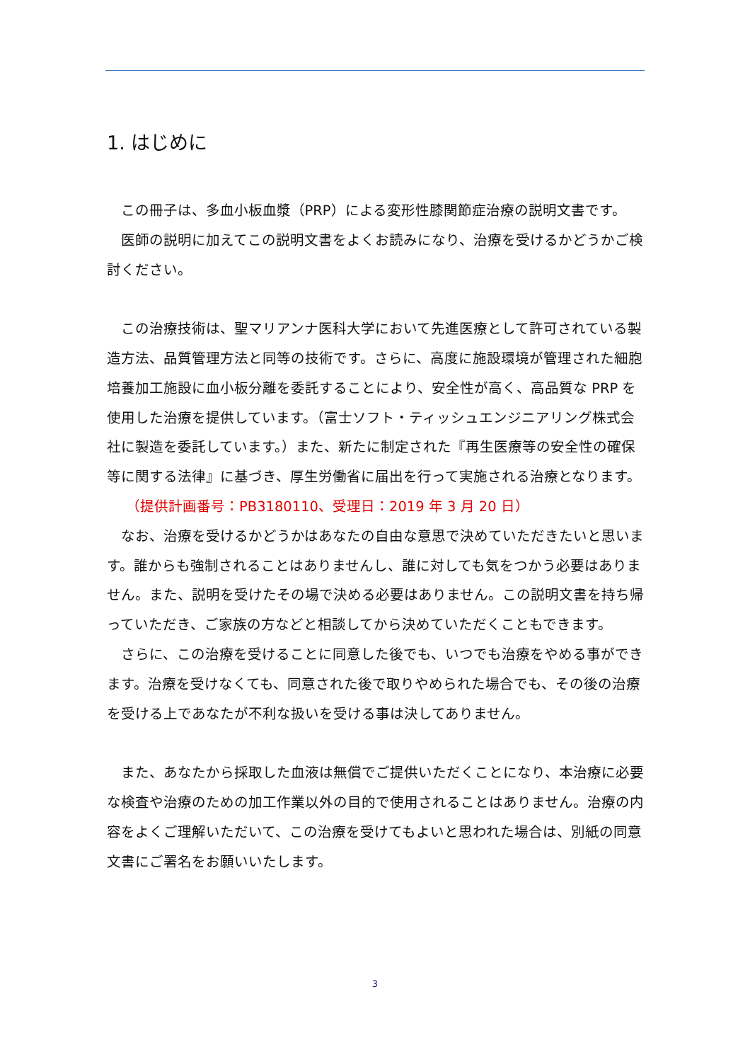1. はじめに
この冊子は、多血小板血漿（PRP）による変形性膝関節症治療の説明文書です。
医師の説明に加えてこの説明文書をよくお読みになり、治療を受けるかどうかご検討ください。
この治療技術は、聖マリアンナ医科大学において先進医療として許可されている製造方法、品質管理方法と同等の技術です。さらに、高度に施設環境が管理された細胞培養加工施設に血小板分離を委託することにより、安全性が高く、高品質な PRP を使用した治療を提供しています。（富士ソフト・ティッシュエンジニアリング株式会社に製造を委託しています。）また、新たに制定された『再生医療等の安全性の確保等に関する法律』に基づき、厚生労働省に届出を行って実施される治療となります。
（提供計画番号：PB3180110、受理日：2019 年 3 月 20 日）
なお、治療を受けるかどうかはあなたの自由な意思で決めていただきたいと思います。誰からも強制されることはありませんし、誰に対しても気をつかう必要はありません。また、説明を受けたその場で決める必要はありません。この説明文書を持ち帰っていただき、ご家族の方などと相談してから決めていただくこともできます。
さらに、この治療を受けることに同意した後でも、いつでも治療をやめる事ができます。治療を受けなくても、同意された後で取りやめられた場合でも、その後の治療を受ける上であなたが不利な扱いを受ける事は決してありません。
また、あなたから採取した血液は無償でご提供いただくことになり、本治療に必要な検査や治療のための加工作業以外の目的で使用されることはありません。治療の内容をよくご理解いただいて、この治療を受けてもよいと思われた場合は、別紙の同意文書にご署名をお願いいたします。
3